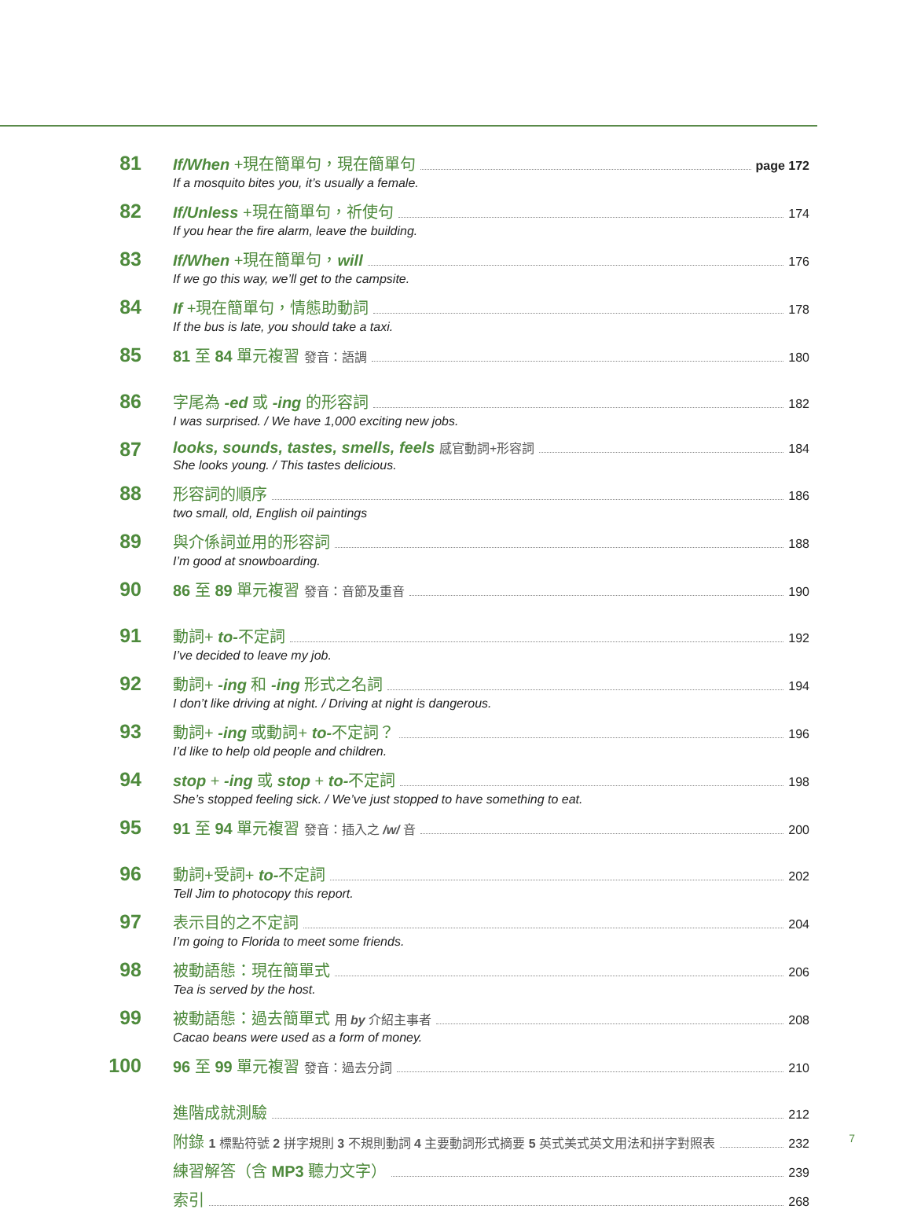81
If/When +現在簡單句，現在簡單句 page 172
If a mosquito bites you, it’s usually a female.
82
If/Unless +現在簡單句，祈使句 174
If you hear the fire alarm, leave the building.
83
If/When +現在簡單句，will 176
If we go this way, we’ll get to the campsite.
84
If +現在簡單句，情態助動詞 178
If the bus is late, you should take a taxi.
85
81 至 84 單元複習 發音：語調 180
86
字尾為 -ed 或 -ing 的形容詞 182
I was surprised. / We have 1,000 exciting new jobs.
87
looks, sounds, tastes, smells, feels 感官動詞+形容詞 184
She looks young. / This tastes delicious.
88
形容詞的順序 186
two small, old, English oil paintings
89
與介係詞並用的形容詞 188
I’m good at snowboarding.
90
86 至 89 單元複習 發音：音節及重音 190
91
動詞+ to-不定詞 192
I’ve decided to leave my job.
92
動詞+ -ing 和 -ing 形式之名詞 194
I don’t like driving at night. / Driving at night is dangerous.
93
動詞+ -ing 或動詞+ to-不定詞？ 196
I’d like to help old people and children.
94
stop + -ing 或 stop + to-不定詞 198
She’s stopped feeling sick. / We’ve just stopped to have something to eat.
95
91 至 94 單元複習 發音：插入之 /w/ 音 200
96
動詞+受詞+ to-不定詞 202
Tell Jim to photocopy this report.
97
表示目的之不定詞 204
I’m going to Florida to meet some friends.
98
被動語態：現在簡單式 206
Tea is served by the host.
99
被動語態：過去簡單式 用 by 介紹主事者 208
Cacao beans were used as a form of money.
100
96 至 99 單元複習 發音：過去分詞 210
進階成就測驗 212
附錄 1 標點符號 2 拼字規則 3 不規則動詞 4 主要動詞形式摘要 5 英式美式英文用法和拼字對照表 232
練習解答（含 MP3 聽力文字） 239
索引 268
7